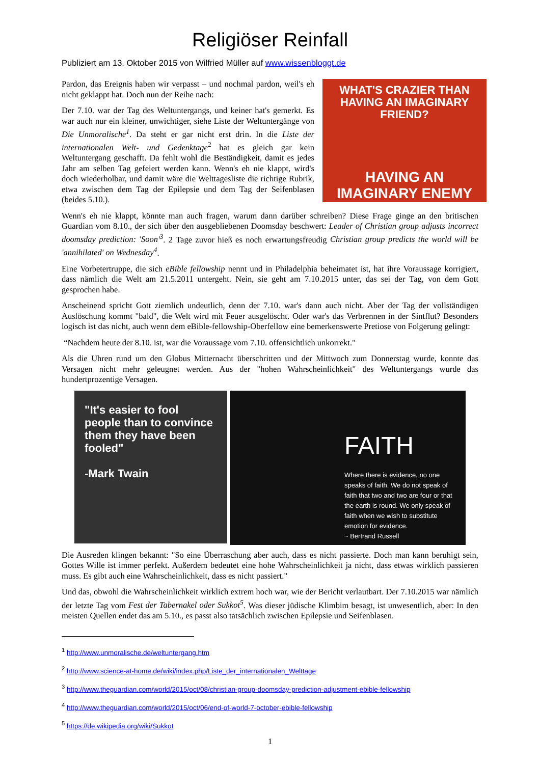Religiöser Reinfall
Publiziert am 13. Oktober 2015 von Wilfried Müller auf www.wissenbloggt.de
WHAT'S CRAZIER THAN HAVING AN IMAGINARY FRIEND?
HAVING AN IMAGINARY ENEMY
Pardon, das Ereignis haben wir verpasst – und nochmal pardon, weil's eh nicht geklappt hat. Doch nun der Reihe nach:
Der 7.10. war der Tag des Weltuntergangs, und keiner hat's gemerkt. Es war auch nur ein kleiner, unwichtiger, siehe Liste der Weltuntergänge von Die Unmoralische<sup>1</sup>. Da steht er gar nicht erst drin. In die Liste der internationalen Welt- und Gedenktage<sup>2</sup> hat es gleich gar kein Weltuntergang geschafft. Da fehlt wohl die Beständigkeit, damit es jedes Jahr am selben Tag gefeiert werden kann. Wenn's eh nie klappt, wird's doch wiederholbar, und damit wäre die Welttagesliste die richtige Rubrik, etwa zwischen dem Tag der Epilepsie und dem Tag der Seifenblasen (beides 5.10.).
Wenn's eh nie klappt, könnte man auch fragen, warum dann darüber schreiben? Diese Frage ginge an den britischen Guardian vom 8.10., der sich über den ausgebliebenen Doomsday beschwert: Leader of Christian group adjusts incorrect doomsday prediction: 'Soon'<sup>3</sup>. 2 Tage zuvor hieß es noch erwartungsfreudig Christian group predicts the world will be 'annihilated' on Wednesday<sup>4</sup>.
Eine Vorbetertruppe, die sich eBible fellowship nennt und in Philadelphia beheimatet ist, hat ihre Voraussage korrigiert, dass nämlich die Welt am 21.5.2011 untergeht. Nein, sie geht am 7.10.2015 unter, das sei der Tag, von dem Gott gesprochen habe.
Anscheinend spricht Gott ziemlich undeutlich, denn der 7.10. war's dann auch nicht. Aber der Tag der vollständigen Auslöschung kommt "bald", die Welt wird mit Feuer ausgelöscht. Oder war's das Verbrennen in der Sintflut? Besonders logisch ist das nicht, auch wenn dem eBible-fellowship-Oberfellow eine bemerkenswerte Pretiose von Folgerung gelingt:
“Nachdem heute der 8.10. ist, war die Voraussage vom 7.10. offensichtlich unkorrekt."
Als die Uhren rund um den Globus Mitternacht überschritten und der Mittwoch zum Donnerstag wurde, konnte das Versagen nicht mehr geleugnet werden. Aus der "hohen Wahrscheinlichkeit" des Weltuntergangs wurde das hundertprozentige Versagen.
"It's easier to fool people than to convince them they have been fooled"
-Mark Twain
FAITH
Where there is evidence, no one speaks of faith. We do not speak of faith that two and two are four or that the earth is round. We only speak of faith when we wish to substitute emotion for evidence.
~ Bertrand Russell
Die Ausreden klingen bekannt: "So eine Überraschung aber auch, dass es nicht passierte. Doch man kann beruhigt sein, Gottes Wille ist immer perfekt. Außerdem bedeutet eine hohe Wahrscheinlichkeit ja nicht, dass etwas wirklich passieren muss. Es gibt auch eine Wahrscheinlichkeit, dass es nicht passiert."
Und das, obwohl die Wahrscheinlichkeit wirklich extrem hoch war, wie der Bericht verlautbart. Der 7.10.2015 war nämlich der letzte Tag vom Fest der Tabernakel oder Sukkot<sup>5</sup>. Was dieser jüdische Klimbim besagt, ist unwesentlich, aber: In den meisten Quellen endet das am 5.10., es passt also tatsächlich zwischen Epilepsie und Seifenblasen.
<sup>1</sup> http://www.unmoralische.de/weltuntergang.htm
<sup>2</sup> http://www.science-at-home.de/wiki/index.php/Liste_der_internationalen_Welttage
<sup>3</sup> http://www.theguardian.com/world/2015/oct/08/christian-group-doomsday-prediction-adjustment-ebible-fellowship
<sup>4</sup> http://www.theguardian.com/world/2015/oct/06/end-of-world-7-october-ebible-fellowship
<sup>5</sup> https://de.wikipedia.org/wiki/Sukkot
1